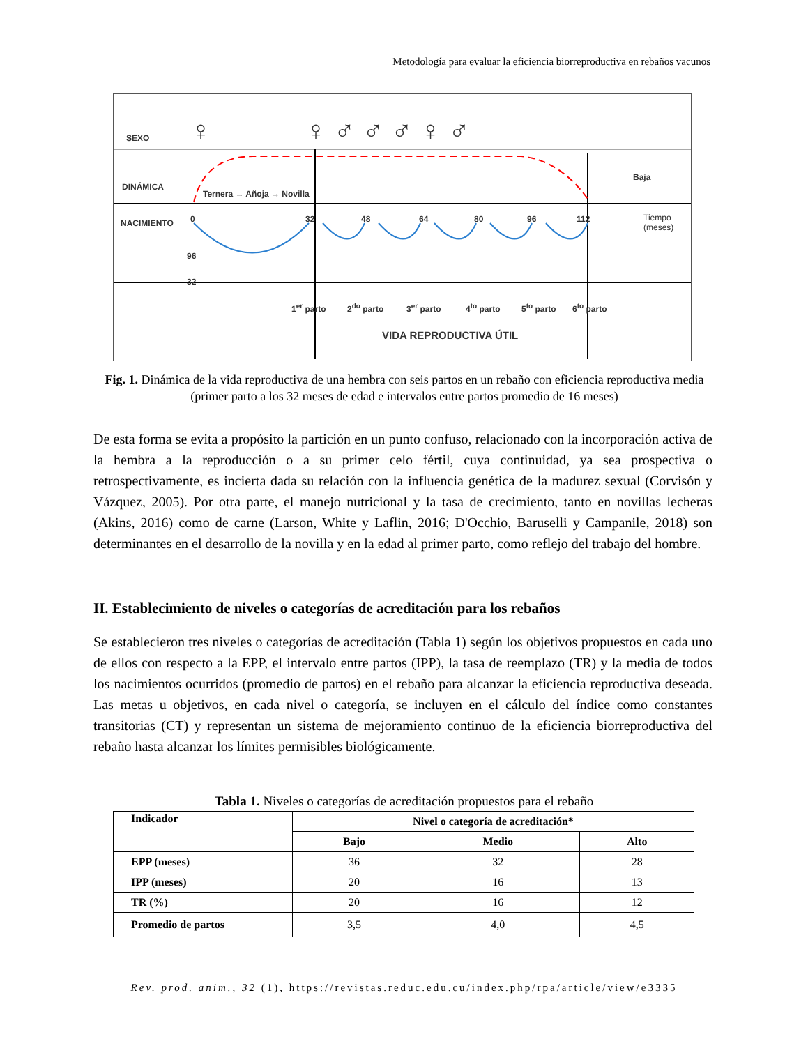Metodología para evaluar la eficiencia biorreproductiva en rebaños vacunos
SEXO ♀ ♀ ♂ ♂ ♂ ♀ ♂
DINÁMICA
Ternera → Añoja → Novilla
Baja
NACIMIENTO 0 32 48 64 80 96 112 Tiempo
(meses)
96
32
1<sup>er</sup> parto 2<sup>do</sup> parto 3<sup>er</sup> parto 4<sup>to</sup> parto 5<sup>to</sup> parto 6<sup>to</sup> parto
VIDA REPRODUCTIVA ÚTIL
Fig. 1. Dinámica de la vida reproductiva de una hembra con seis partos en un rebaño con eficiencia reproductiva media (primer parto a los 32 meses de edad e intervalos entre partos promedio de 16 meses)
De esta forma se evita a propósito la partición en un punto confuso, relacionado con la incorporación activa de la hembra a la reproducción o a su primer celo fértil, cuya continuidad, ya sea prospectiva o retrospectivamente, es incierta dada su relación con la influencia genética de la madurez sexual (Corvisón y Vázquez, 2005). Por otra parte, el manejo nutricional y la tasa de crecimiento, tanto en novillas lecheras (Akins, 2016) como de carne (Larson, White y Laflin, 2016; D'Occhio, Baruselli y Campanile, 2018) son determinantes en el desarrollo de la novilla y en la edad al primer parto, como reflejo del trabajo del hombre.
II. Establecimiento de niveles o categorías de acreditación para los rebaños
Se establecieron tres niveles o categorías de acreditación (Tabla 1) según los objetivos propuestos en cada uno de ellos con respecto a la EPP, el intervalo entre partos (IPP), la tasa de reemplazo (TR) y la media de todos los nacimientos ocurridos (promedio de partos) en el rebaño para alcanzar la eficiencia reproductiva deseada. Las metas u objetivos, en cada nivel o categoría, se incluyen en el cálculo del índice como constantes transitorias (CT) y representan un sistema de mejoramiento continuo de la eficiencia biorreproductiva del rebaño hasta alcanzar los límites permisibles biológicamente.
Tabla 1. Niveles o categorías de acreditación propuestos para el rebaño
| Indicador | Nivel o categoría de acreditación* | | |
| --- | --- | --- | --- |
| | Bajo | Medio | Alto |
| EPP (meses) | 36 | 32 | 28 |
| IPP (meses) | 20 | 16 | 13 |
| TR (%) | 20 | 16 | 12 |
| Promedio de partos | 3,5 | 4,0 | 4,5 |
Rev. prod. anim., 32 (1), https://revistas.reduc.edu.cu/index.php/rpa/article/view/e3335